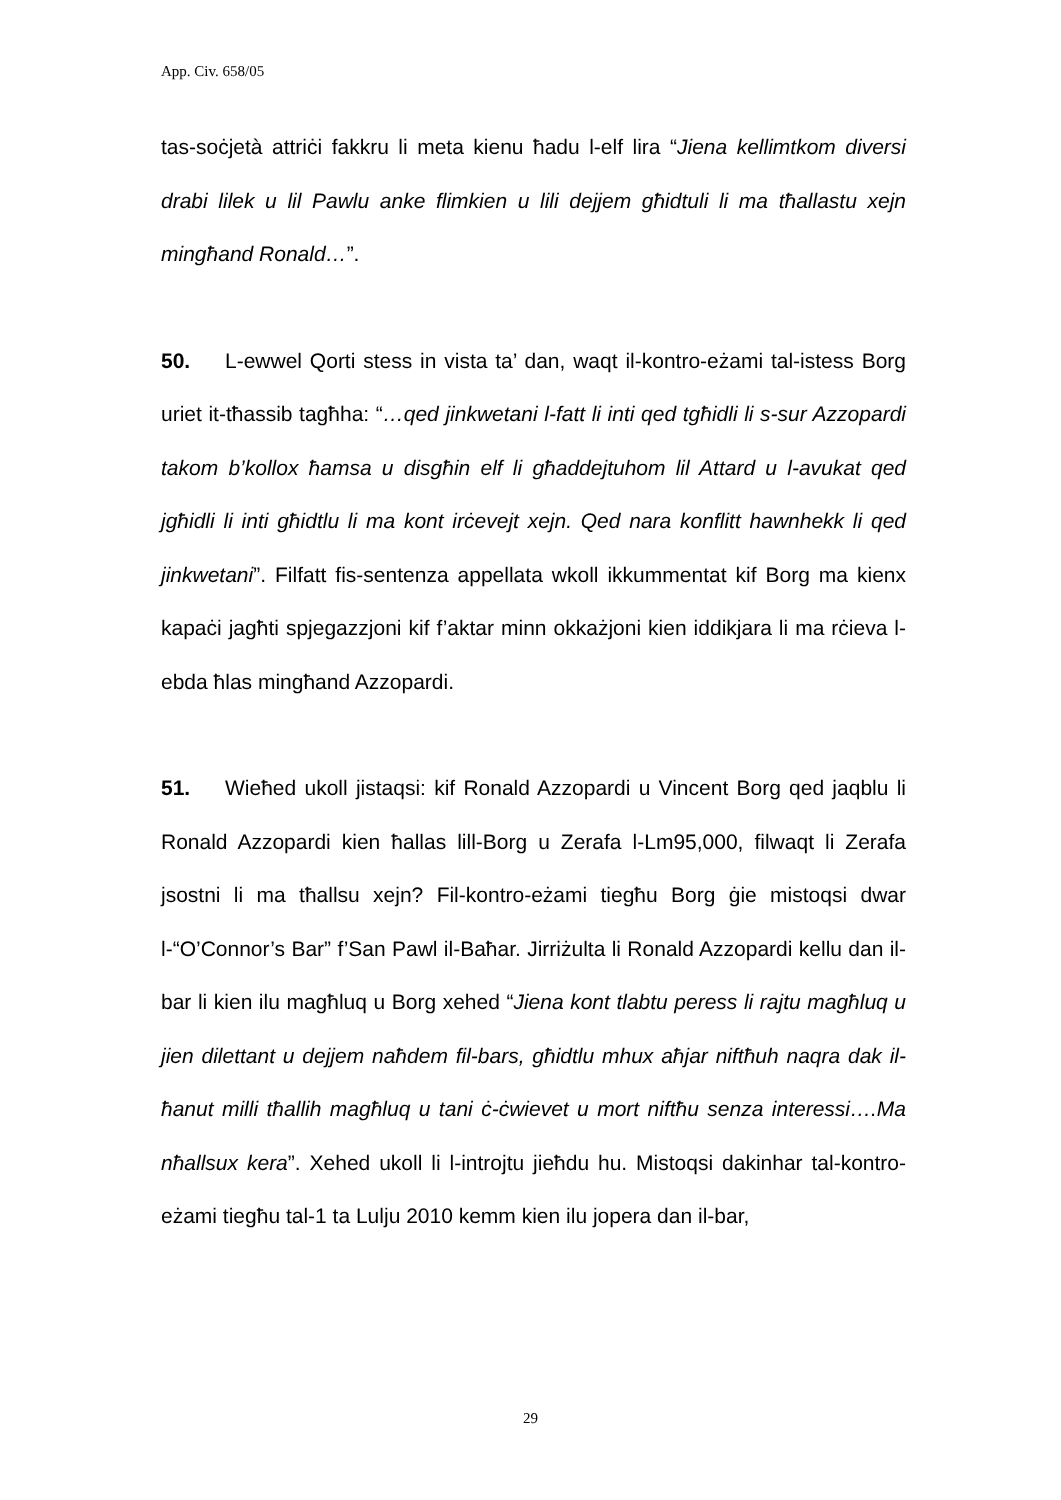App. Civ. 658/05
tas-soċjetà attriċi fakkru li meta kienu ħadu l-elf lira “Jiena kellimtkom diversi drabi lilek u lil Pawlu anke flimkien u lili dejjem għidtuli li ma tħallastu xejn mingħand Ronald…”.
50. L-ewwel Qorti stess in vista ta’ dan, waqt il-kontro-eżami tal-istess Borg uriet it-tħassib tagħha: “…qed jinkwetani l-fatt li inti qed tgħidli li s-sur Azzopardi takom b’kollox ħamsa u disgħin elf li għaddejtuhom lil Attard u l-avukat qed jgħidli li inti għidtlu li ma kont irċevejt xejn. Qed nara konflitt hawnhekk li qed jinkwetani”. Filfatt fis-sentenza appellata wkoll ikkummentat kif Borg ma kienx kapaċi jagħti spjegazzjoni kif f’aktar minn okkażjoni kien iddikjara li ma rċieva l-ebda ħlas mingħand Azzopardi.
51. Wieħed ukoll jistaqsi: kif Ronald Azzopardi u Vincent Borg qed jaqblu li Ronald Azzopardi kien ħallas lill-Borg u Zerafa l-Lm95,000, filwaqt li Zerafa jsostni li ma tħallsu xejn? Fil-kontro-eżami tiegħu Borg ġie mistoqsi dwar l-“O’Connor’s Bar” f’San Pawl il-Baħar. Jirriżulta li Ronald Azzopardi kellu dan il-bar li kien ilu magħluq u Borg xehed “Jiena kont tlabtu peress li rajtu magħluq u jien dilettant u dejjem naħdem fil-bars, għidtlu mhux aħjar niftħuh naqra dak il-ħanut milli tħallih magħluq u tani ċ-ċwievet u mort niftħu senza interessi….Ma nħallsux kera”. Xehed ukoll li l-introjtu jieħdu hu. Mistoqsi dakinhar tal-kontro-eżami tiegħu tal-1 ta Lulju 2010 kemm kien ilu jopera dan il-bar,
29